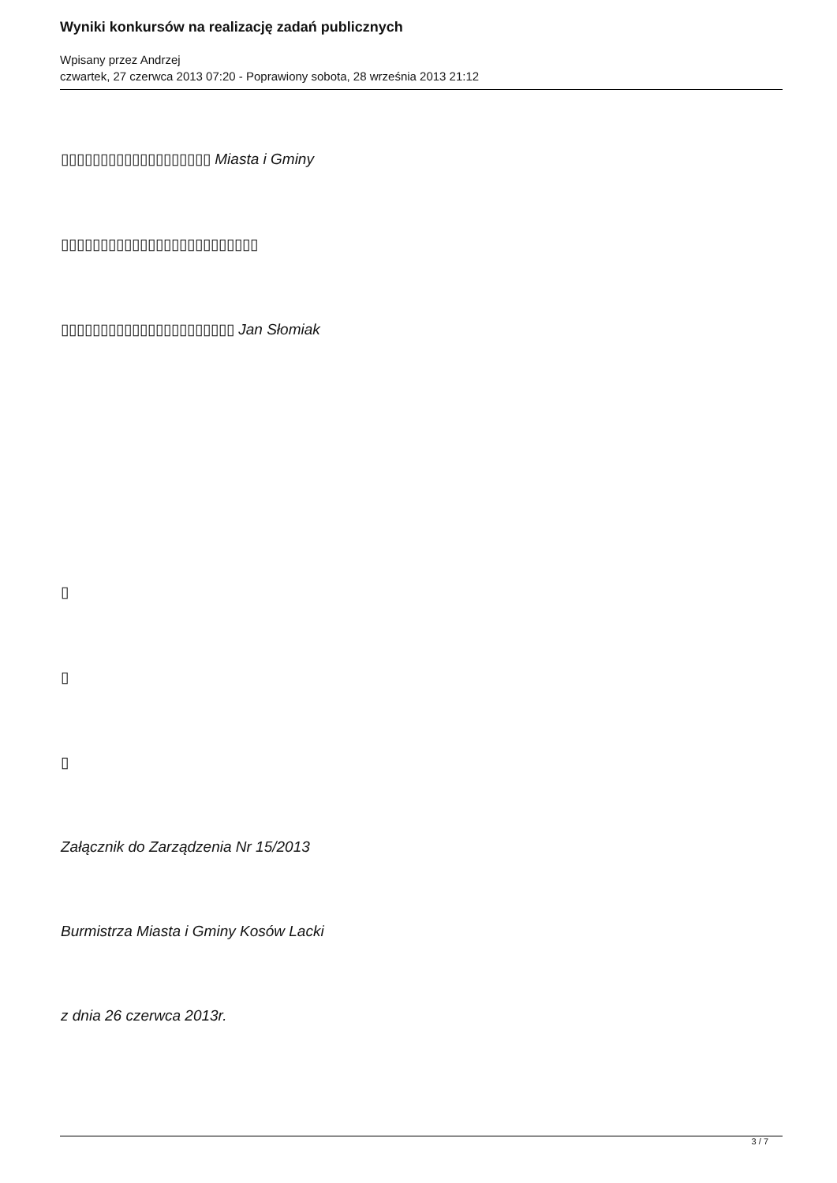Wyniki konkursów na realizację zadań publicznych
Wpisany przez Andrzej
czwartek, 27 czerwca 2013 07:20 - Poprawiony sobota, 28 września 2013 21:12
▯▯▯▯▯▯▯▯▯▯▯▯▯▯▯▯▯▯▯ Miasta i Gminy
▯▯▯▯▯▯▯▯▯▯▯▯▯▯▯▯▯▯▯▯▯▯▯▯▯
▯▯▯▯▯▯▯▯▯▯▯▯▯▯▯▯▯▯▯▯▯▯ Jan Słomiak
▯
▯
▯
Załącznik do Zarządzenia Nr 15/2013
Burmistrza Miasta i Gminy Kosów Lacki
z dnia 26 czerwca 2013r.
3 / 7